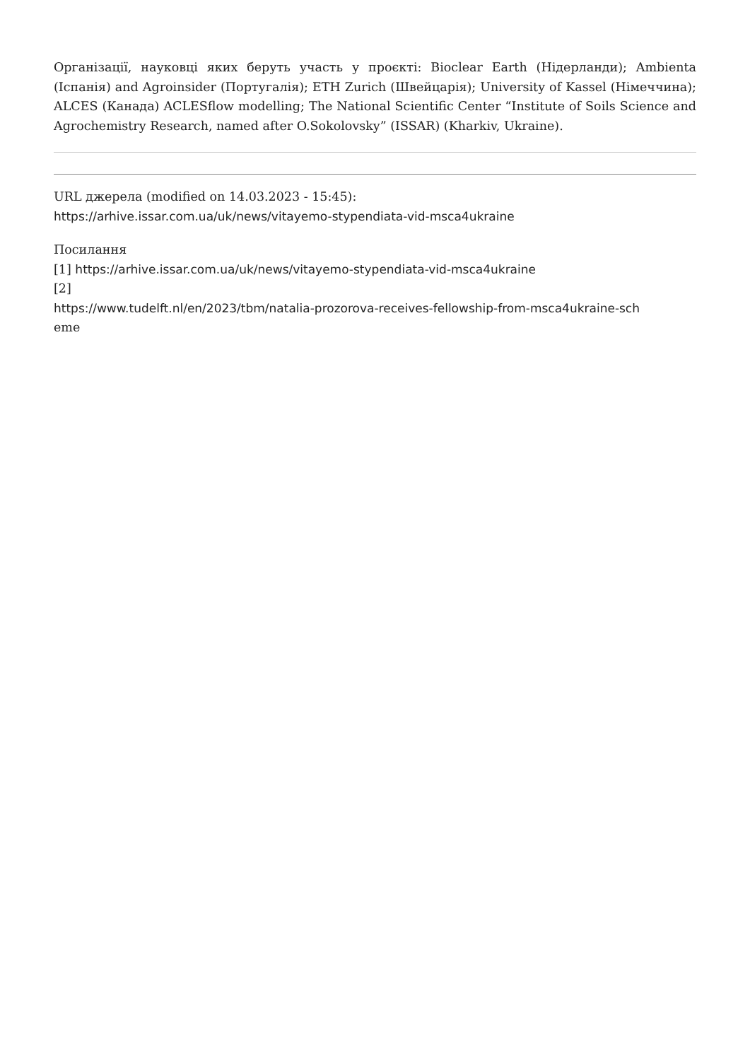Організації, науковці яких беруть участь у проєкті: Bioclear Earth (Нідерланди); Ambienta (Іспанія) and Agroinsider (Португалія); ETH Zurich (Швейцарія); University of Kassel (Німеччина); ALCES (Канада) ACLESflow modelling; The National Scientific Center “Institute of Soils Science and Agrochemistry Research, named after O.Sokolovsky” (ISSAR) (Kharkiv, Ukraine).
URL джерела (modified on 14.03.2023 - 15:45):
https://arhive.issar.com.ua/uk/news/vitayemo-stypendiata-vid-msca4ukraine
Посилання
[1] https://arhive.issar.com.ua/uk/news/vitayemo-stypendiata-vid-msca4ukraine
[2]
https://www.tudelft.nl/en/2023/tbm/natalia-prozorova-receives-fellowship-from-msca4ukraine-sch
eme